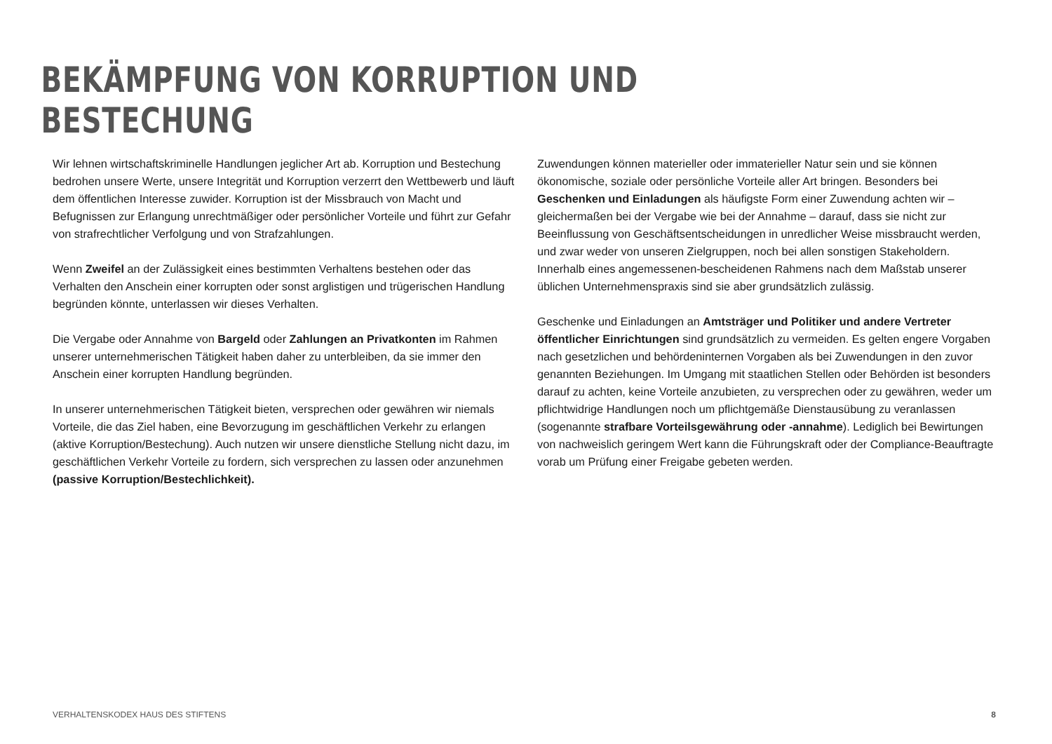BEKÄMPFUNG VON KORRUPTION UND BESTECHUNG
Wir lehnen wirtschaftskriminelle Handlungen jeglicher Art ab. Korruption und Bestechung bedrohen unsere Werte, unsere Integrität und Korruption verzerrt den Wettbewerb und läuft dem öffentlichen Interesse zuwider. Korruption ist der Missbrauch von Macht und Befugnissen zur Erlangung unrechtmäßiger oder persönlicher Vorteile und führt zur Gefahr von strafrechtlicher Verfolgung und von Strafzahlungen.
Wenn Zweifel an der Zulässigkeit eines bestimmten Verhaltens bestehen oder das Verhalten den Anschein einer korrupten oder sonst arglistigen und trügerischen Handlung begründen könnte, unterlassen wir dieses Verhalten.
Die Vergabe oder Annahme von Bargeld oder Zahlungen an Privatkonten im Rahmen unserer unternehmerischen Tätigkeit haben daher zu unterbleiben, da sie immer den Anschein einer korrupten Handlung begründen.
In unserer unternehmerischen Tätigkeit bieten, versprechen oder gewähren wir niemals Vorteile, die das Ziel haben, eine Bevorzugung im geschäftlichen Verkehr zu erlangen (aktive Korruption/Bestechung). Auch nutzen wir unsere dienstliche Stellung nicht dazu, im geschäftlichen Verkehr Vorteile zu fordern, sich versprechen zu lassen oder anzunehmen (passive Korruption/Bestechlichkeit).
Zuwendungen können materieller oder immaterieller Natur sein und sie können ökonomische, soziale oder persönliche Vorteile aller Art bringen. Besonders bei Geschenken und Einladungen als häufigste Form einer Zuwendung achten wir – gleichermaßen bei der Vergabe wie bei der Annahme – darauf, dass sie nicht zur Beeinflussung von Geschäftsentscheidungen in unredlicher Weise missbraucht werden, und zwar weder von unseren Zielgruppen, noch bei allen sonstigen Stakeholdern. Innerhalb eines angemessenen-bescheidenen Rahmens nach dem Maßstab unserer üblichen Unternehmenspraxis sind sie aber grundsätzlich zulässig.
Geschenke und Einladungen an Amtsträger und Politiker und andere Vertreter öffentlicher Einrichtungen sind grundsätzlich zu vermeiden. Es gelten engere Vorgaben nach gesetzlichen und behördeninternen Vorgaben als bei Zuwendungen in den zuvor genannten Beziehungen. Im Umgang mit staatlichen Stellen oder Behörden ist besonders darauf zu achten, keine Vorteile anzubieten, zu versprechen oder zu gewähren, weder um pflichtwidrige Handlungen noch um pflichtgemäße Dienstausübung zu veranlassen (sogenannte strafbare Vorteilsgewährung oder -annahme). Lediglich bei Bewirtungen von nachweislich geringem Wert kann die Führungskraft oder der Compliance-Beauftragte vorab um Prüfung einer Freigabe gebeten werden.
VERHALTENSKODEX HAUS DES STIFTENS 8